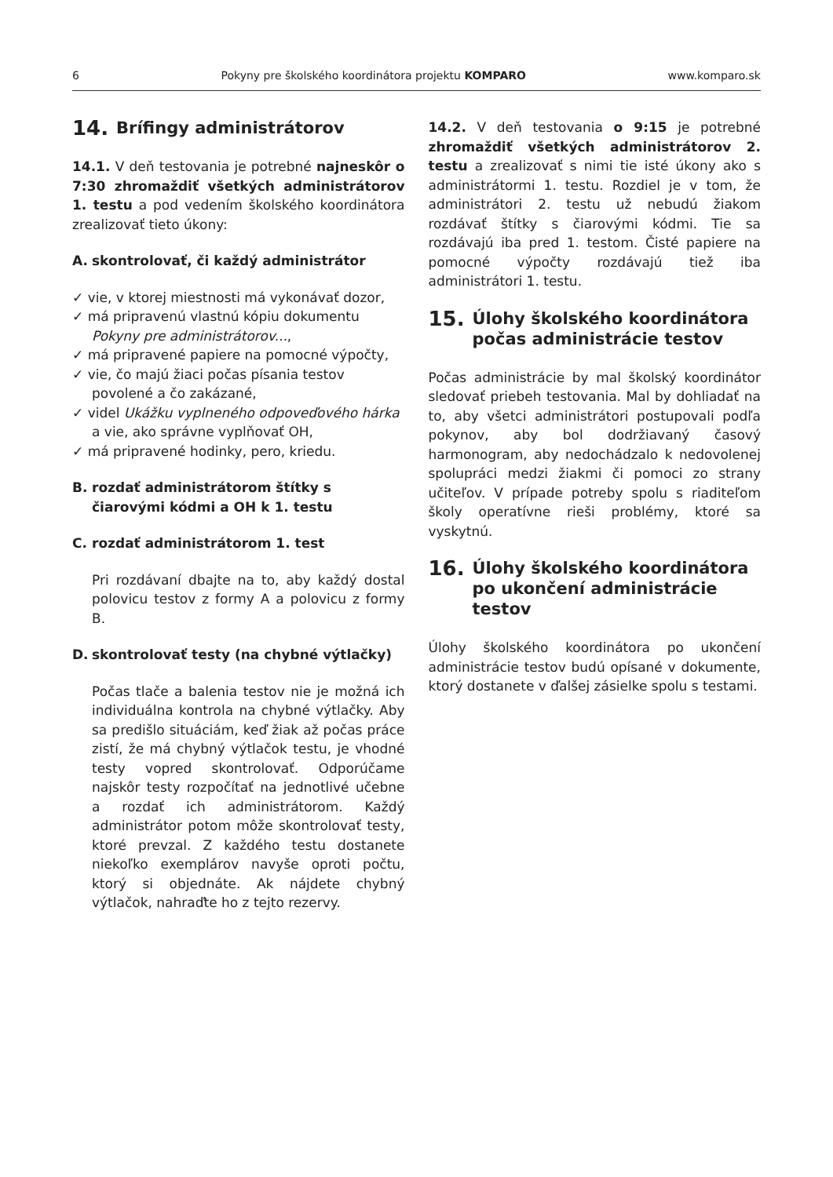6 Pokyny pre školského koordinátora projektu KOMPARO www.komparo.sk
14. Brífingy administrátorov
14.1. V deň testovania je potrebné najneskôr o 7:30 zhromaždiť všetkých administrátorov 1. testu a pod vedením školského koordinátora zrealizovať tieto úkony:
A. skontrolovať, či každý administrátor
✓ vie, v ktorej miestnosti má vykonávať dozor,
✓ má pripravenú vlastnú kópiu dokumentu Pokyny pre administrátorov...,
✓ má pripravené papiere na pomocné výpočty,
✓ vie, čo majú žiaci počas písania testov povolené a čo zakázané,
✓ videl Ukážku vyplneného odpoveďového hárka a vie, ako správne vyplňovať OH,
✓ má pripravené hodinky, pero, kriedu.
B. rozdať administrátorom štítky s čiarovými kódmi a OH k 1. testu
C. rozdať administrátorom 1. test
Pri rozdávaní dbajte na to, aby každý dostal polovicu testov z formy A a polovicu z formy B.
D. skontrolovať testy (na chybné výtlačky)
Počas tlače a balenia testov nie je možná ich individuálna kontrola na chybné výtlačky. Aby sa predišlo situáciám, keď žiak až počas práce zistí, že má chybný výtlačok testu, je vhodné testy vopred skontrolovať. Odporúčame najskôr testy rozpočítať na jednotlivé učebne a rozdať ich administrátorom. Každý administrátor potom môže skontrolovať testy, ktoré prevzal. Z každého testu dostanete niekoľko exemplárov navyše oproti počtu, ktorý si objednáte. Ak nájdete chybný výtlačok, nahraďte ho z tejto rezervy.
14.2. V deň testovania o 9:15 je potrebné zhromaždiť všetkých administrátorov 2. testu a zrealizovať s nimi tie isté úkony ako s administrátormi 1. testu. Rozdiel je v tom, že administrátori 2. testu už nebudú žiakom rozdávať štítky s čiarovými kódmi. Tie sa rozdávajú iba pred 1. testom. Čisté papiere na pomocné výpočty rozdávajú tiež iba administrátori 1. testu.
15. Úlohy školského koordinátora počas administrácie testov
Počas administrácie by mal školský koordinátor sledovať priebeh testovania. Mal by dohliadať na to, aby všetci administrátori postupovali podľa pokynov, aby bol dodržiavaný časový harmonogram, aby nedochádzalo k nedovolenej spolupráci medzi žiakmi či pomoci zo strany učiteľov. V prípade potreby spolu s riaditeľom školy operatívne rieši problémy, ktoré sa vyskytnú.
16. Úlohy školského koordinátora po ukončení administrácie testov
Úlohy školského koordinátora po ukončení administrácie testov budú opísané v dokumente, ktorý dostanete v ďalšej zásielke spolu s testami.